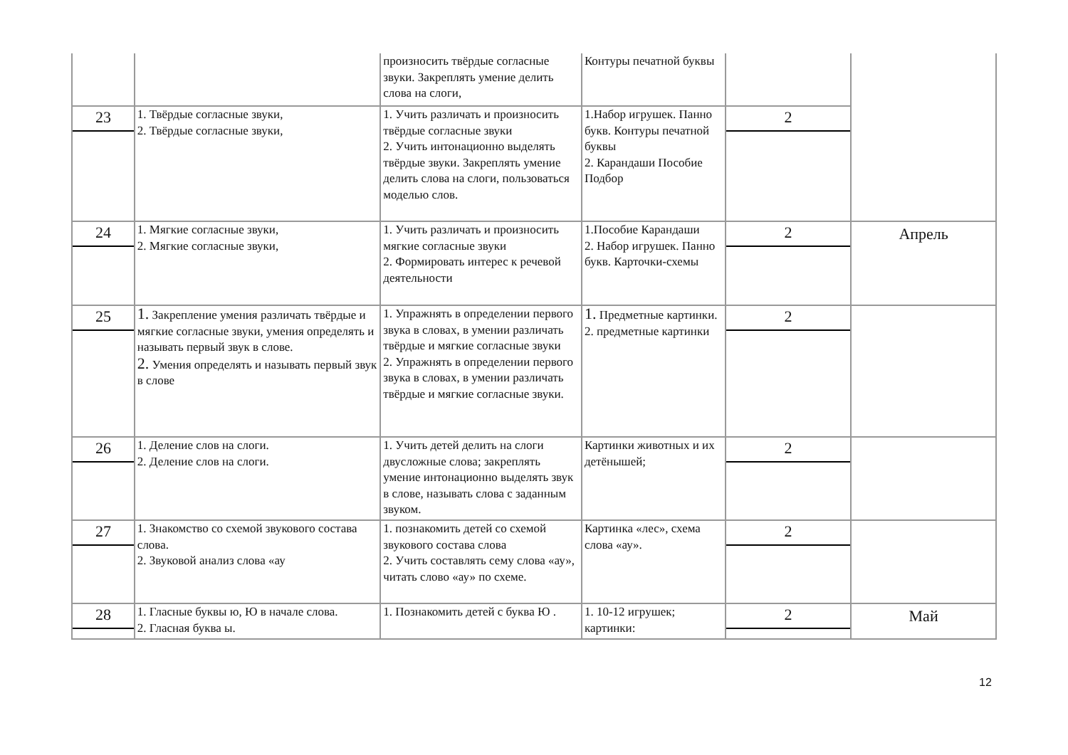| | | произносить твёрдые согласные звуки. Закреплять умение делить слова на слоги, | Контуры печатной буквы | | |
| 23 | 1. Твёрдые согласные звуки, 2. Твёрдые согласные звуки, | 1. Учить различать и произносить твёрдые согласные звуки 2. Учить интонационно выделять твёрдые звуки. Закреплять умение делить слова на слоги, пользоваться моделью слов. | 1.Набор игрушек. Панно букв. Контуры печатной буквы 2. Карандаши Пособие Подбор | 2 | |
| 24 | 1. Мягкие согласные звуки, 2. Мягкие согласные звуки, | 1. Учить различать и произносить мягкие согласные звуки 2. Формировать интерес к речевой деятельности | 1.Пособие Карандаши 2. Набор игрушек. Панно букв. Карточки-схемы | 2 | Апрель |
| 25 | 1. Закрепление умения различать твёрдые и мягкие согласные звуки, умения определять и называть первый звук в слове. 2. Умения определять и называть первый звук в слове | 1. Упражнять в определении первого звука в словах, в умении различать твёрдые и мягкие согласные звуки 2. Упражнять в определении первого звука в словах, в умении различать твёрдые и мягкие согласные звуки. | 1. Предметные картинки. 2. предметные картинки | 2 | |
| 26 | 1. Деление слов на слоги. 2. Деление слов на слоги. | 1. Учить детей делить на слоги двусложные слова; закреплять умение интонационно выделять звук в слове, называть слова с заданным звуком. | Картинки животных и их детёнышей; | 2 | |
| 27 | 1. Знакомство со схемой звукового состава слова. 2. Звуковой анализ слова «ау | 1. познакомить детей со схемой звукового состава слова 2. Учить составлять сему слова «ау», читать слово «ау» по схеме. | Картинка «лес», схема слова «ау». | 2 | |
| 28 | 1. Гласные буквы ю, Ю в начале слова. 2. Гласная буква ы. | 1. Познакомить детей с буква Ю . | 1. 10-12 игрушек; картинки: | 2 | Май |
12